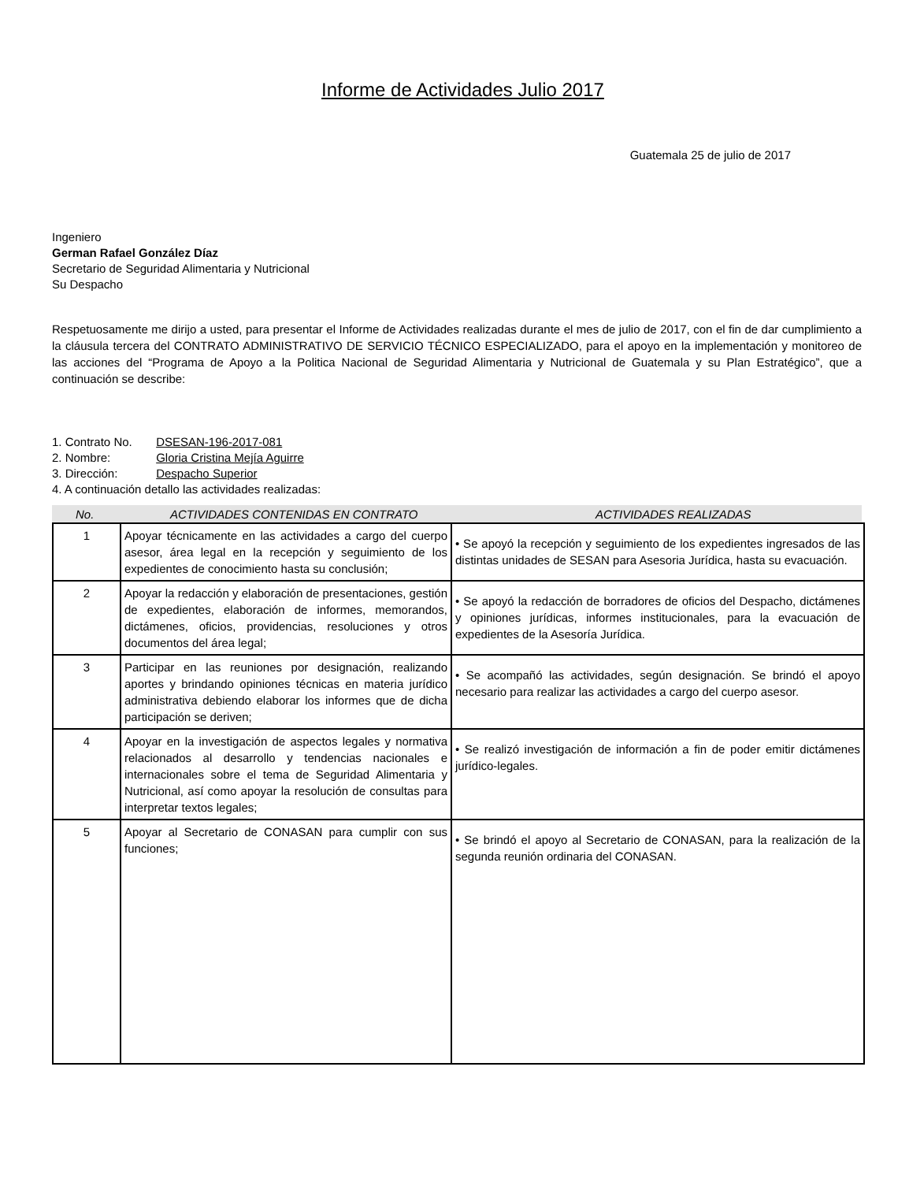Informe de Actividades Julio 2017
Guatemala 25 de julio de 2017
Ingeniero
German Rafael González Díaz
Secretario de Seguridad Alimentaria y Nutricional
Su Despacho
Respetuosamente me dirijo a usted, para presentar el Informe de Actividades realizadas durante el mes de julio de 2017, con el fin de dar cumplimiento a la cláusula tercera del CONTRATO ADMINISTRATIVO DE SERVICIO TÉCNICO ESPECIALIZADO, para el apoyo en la implementación y monitoreo de las acciones del “Programa de Apoyo a la Politica Nacional de Seguridad Alimentaria y Nutricional de Guatemala y su Plan Estratégico”, que a continuación se describe:
1. Contrato No. DSESAN-196-2017-081
2. Nombre: Gloria Cristina Mejía Aguirre
3. Dirección: Despacho Superior
4. A continuación detallo las actividades realizadas:
No. ACTIVIDADES CONTENIDAS EN CONTRATO ACTIVIDADES REALIZADAS
| 1 | Apoyar técnicamente en las actividades a cargo del cuerpo asesor, área legal en la recepción y seguimiento de los expedientes de conocimiento hasta su conclusión; | • Se apoyó la recepción y seguimiento de los expedientes ingresados de las distintas unidades de SESAN para Asesoria Jurídica, hasta su evacuación. |
| 2 | Apoyar la redacción y elaboración de presentaciones, gestión de expedientes, elaboración de informes, memorandos, dictámenes, oficios, providencias, resoluciones y otros documentos del área legal; | • Se apoyó la redacción de borradores de oficios del Despacho, dictámenes y opiniones jurídicas, informes institucionales, para la evacuación de expedientes de la Asesoría Jurídica. |
| 3 | Participar en las reuniones por designación, realizando aportes y brindando opiniones técnicas en materia jurídico administrativa debiendo elaborar los informes que de dicha participación se deriven; | • Se acompañó las actividades, según designación. Se brindó el apoyo necesario para realizar las actividades a cargo del cuerpo asesor. |
| 4 | Apoyar en la investigación de aspectos legales y normativa relacionados al desarrollo y tendencias nacionales e internacionales sobre el tema de Seguridad Alimentaria y Nutricional, así como apoyar la resolución de consultas para interpretar textos legales; | • Se realizó investigación de información a fin de poder emitir dictámenes jurídico-legales. |
| 5 | Apoyar al Secretario de CONASAN para cumplir con sus funciones; | • Se brindó el apoyo al Secretario de CONASAN, para la realización de la segunda reunión ordinaria del CONASAN. |